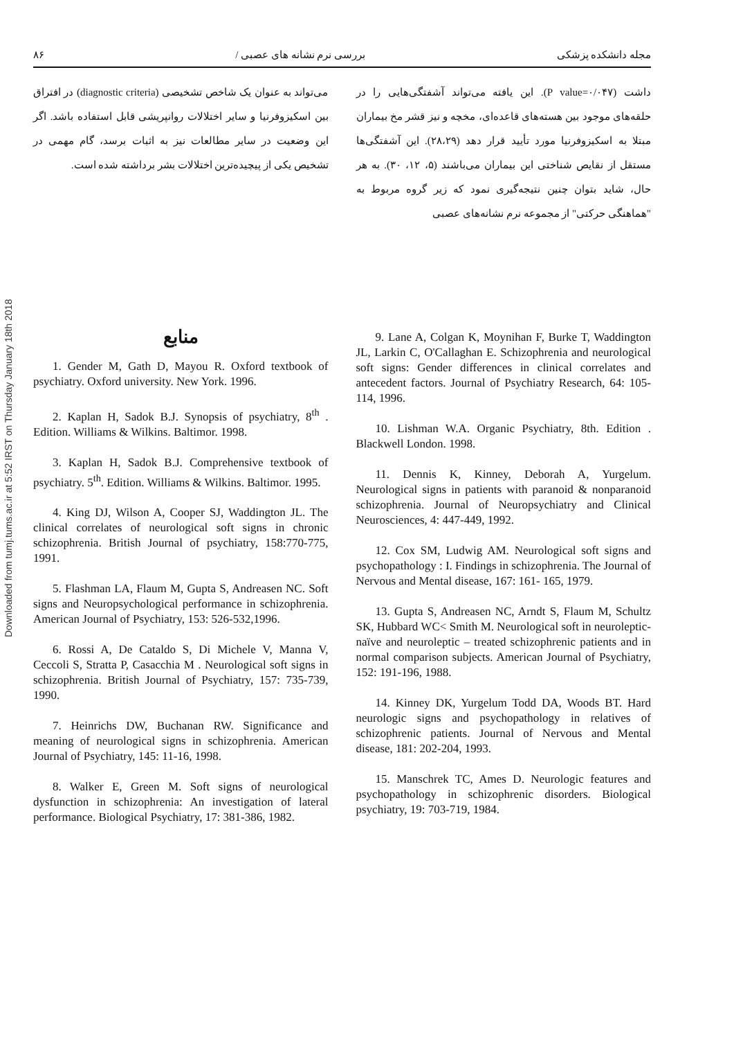Downloaded from tumj.tums.ac.ir at 5:52 IRST on Thursday January 18th 2018
مجله دانشکده پزشکی بررسی نرم نشانه های عصبی / ۸۶
داشت (P value=۰/۰۴۷). این یافته می‌تواند آشفتگی‌هایی را در حلقه‌های موجود بین هسته‌های قاعده‌ای، مخچه و نیز قشر مخ بیماران مبتلا به اسکیزوفرنیا مورد تأیید قرار دهد (۲۸،۲۹). این آشفتگی‌ها مستقل از نقایص شناختی این بیماران می‌باشند (۵، ۱۲، ۳۰). به هر حال، شاید بتوان چنین نتیجه‌گیری نمود که زیر گروه مربوط به "هماهنگی حرکتی" از مجموعه نرم نشانه‌های عصبی
می‌تواند به عنوان یک شاخص تشخیصی (diagnostic criteria) در افتراق بین اسکیزوفرنیا و سایر اختلالات روانپریشی قابل استفاده باشد. اگر این وضعیت در سایر مطالعات نیز به اثبات برسد، گام مهمی در تشخیص یکی از پیچیده‌ترین اختلالات بشر برداشته شده است.
منابع
1. Gender M, Gath D, Mayou R. Oxford textbook of psychiatry. Oxford university. New York. 1996.
2. Kaplan H, Sadok B.J. Synopsis of psychiatry, 8<sup>th</sup> . Edition. Williams & Wilkins. Baltimor. 1998.
3. Kaplan H, Sadok B.J. Comprehensive textbook of psychiatry. 5<sup>th</sup>. Edition. Williams & Wilkins. Baltimor. 1995.
4. King DJ, Wilson A, Cooper SJ, Waddington JL. The clinical correlates of neurological soft signs in chronic schizophrenia. British Journal of psychiatry, 158:770-775, 1991.
5. Flashman LA, Flaum M, Gupta S, Andreasen NC. Soft signs and Neuropsychological performance in schizophrenia. American Journal of Psychiatry, 153: 526-532,1996.
6. Rossi A, De Cataldo S, Di Michele V, Manna V, Ceccoli S, Stratta P, Casacchia M . Neurological soft signs in schizophrenia. British Journal of Psychiatry, 157: 735-739, 1990.
7. Heinrichs DW, Buchanan RW. Significance and meaning of neurological signs in schizophrenia. American Journal of Psychiatry, 145: 11-16, 1998.
8. Walker E, Green M. Soft signs of neurological dysfunction in schizophrenia: An investigation of lateral performance. Biological Psychiatry, 17: 381-386, 1982.
9. Lane A, Colgan K, Moynihan F, Burke T, Waddington JL, Larkin C, O'Callaghan E. Schizophrenia and neurological soft signs: Gender differences in clinical correlates and antecedent factors. Journal of Psychiatry Research, 64: 105-114, 1996.
10. Lishman W.A. Organic Psychiatry, 8th. Edition . Blackwell London. 1998.
11. Dennis K, Kinney, Deborah A, Yurgelum. Neurological signs in patients with paranoid & nonparanoid schizophrenia. Journal of Neuropsychiatry and Clinical Neurosciences, 4: 447-449, 1992.
12. Cox SM, Ludwig AM. Neurological soft signs and psychopathology : I. Findings in schizophrenia. The Journal of Nervous and Mental disease, 167: 161- 165, 1979.
13. Gupta S, Andreasen NC, Arndt S, Flaum M, Schultz SK, Hubbard WC< Smith M. Neurological soft in neuroleptic- naïve and neuroleptic – treated schizophrenic patients and in normal comparison subjects. American Journal of Psychiatry, 152: 191-196, 1988.
14. Kinney DK, Yurgelum Todd DA, Woods BT. Hard neurologic signs and psychopathology in relatives of schizophrenic patients. Journal of Nervous and Mental disease, 181: 202-204, 1993.
15. Manschrek TC, Ames D. Neurologic features and psychopathology in schizophrenic disorders. Biological psychiatry, 19: 703-719, 1984.